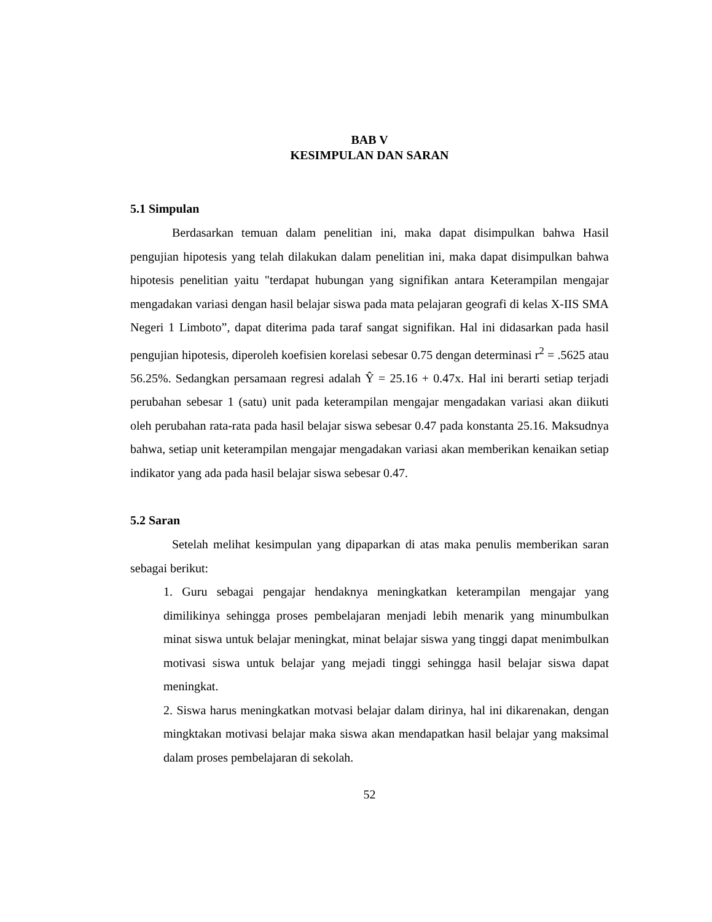BAB V
KESIMPULAN DAN SARAN
5.1 Simpulan
Berdasarkan temuan dalam penelitian ini, maka dapat disimpulkan bahwa Hasil pengujian hipotesis yang telah dilakukan dalam penelitian ini, maka dapat disimpulkan bahwa hipotesis penelitian yaitu "terdapat hubungan yang signifikan antara Keterampilan mengajar mengadakan variasi dengan hasil belajar siswa pada mata pelajaran geografi di kelas X-IIS SMA Negeri 1 Limboto”, dapat diterima pada taraf sangat signifikan. Hal ini didasarkan pada hasil pengujian hipotesis, diperoleh koefisien korelasi sebesar 0.75 dengan determinasi r<sup>2</sup> = .5625 atau 56.25%. Sedangkan persamaan regresi adalah Ŷ = 25.16 + 0.47x. Hal ini berarti setiap terjadi perubahan sebesar 1 (satu) unit pada keterampilan mengajar mengadakan variasi akan diikuti oleh perubahan rata-rata pada hasil belajar siswa sebesar 0.47 pada konstanta 25.16. Maksudnya bahwa, setiap unit keterampilan mengajar mengadakan variasi akan memberikan kenaikan setiap indikator yang ada pada hasil belajar siswa sebesar 0.47.
5.2 Saran
Setelah melihat kesimpulan yang dipaparkan di atas maka penulis memberikan saran sebagai berikut:
1. Guru sebagai pengajar hendaknya meningkatkan keterampilan mengajar yang dimilikinya sehingga proses pembelajaran menjadi lebih menarik yang minumbulkan minat siswa untuk belajar meningkat, minat belajar siswa yang tinggi dapat menimbulkan motivasi siswa untuk belajar yang mejadi tinggi sehingga hasil belajar siswa dapat meningkat.
2. Siswa harus meningkatkan motvasi belajar dalam dirinya, hal ini dikarenakan, dengan mingktakan motivasi belajar maka siswa akan mendapatkan hasil belajar yang maksimal dalam proses pembelajaran di sekolah.
52